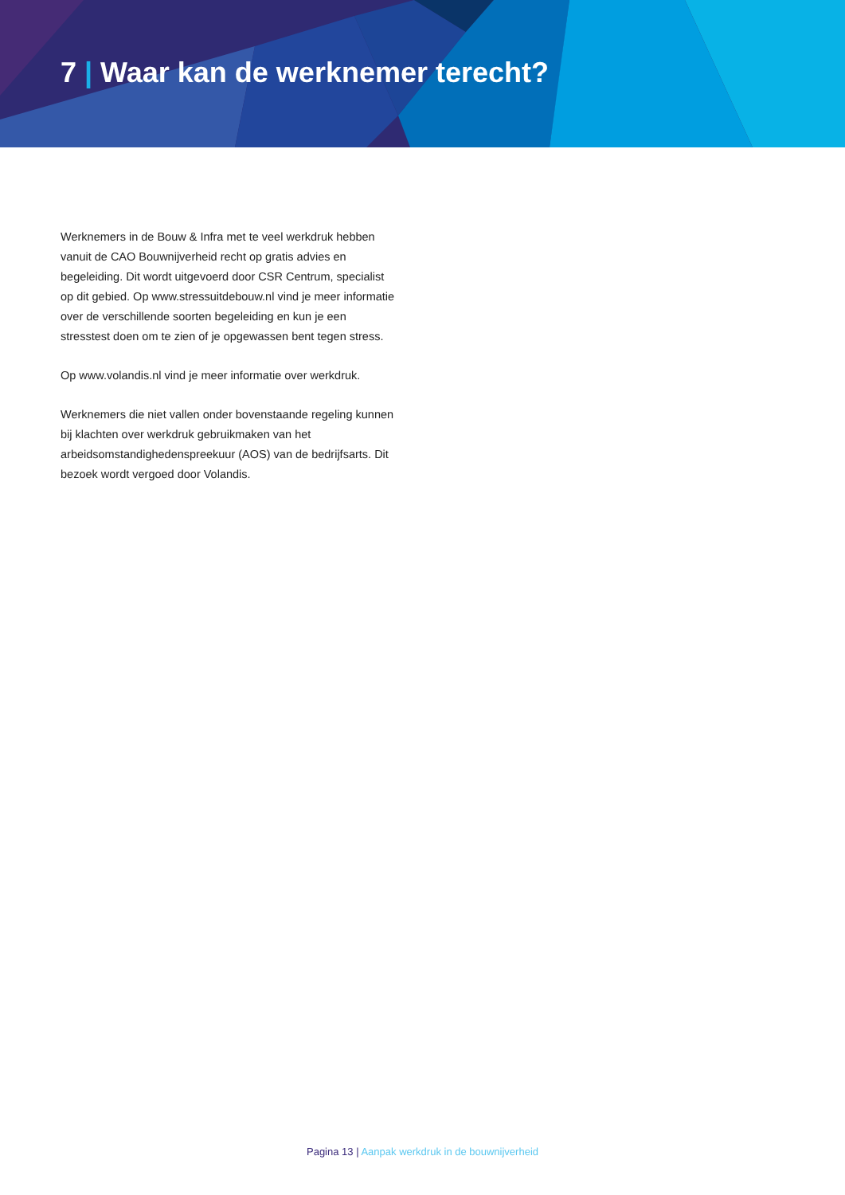7 | Waar kan de werknemer terecht?
Werknemers in de Bouw & Infra met te veel werkdruk hebben vanuit de CAO Bouwnijverheid recht op gratis advies en begeleiding. Dit wordt uitgevoerd door CSR Centrum, specialist op dit gebied. Op www.stressuitdebouw.nl vind je meer informatie over de verschillende soorten begeleiding en kun je een stresstest doen om te zien of je opgewassen bent tegen stress.
Op www.volandis.nl vind je meer informatie over werkdruk.
Werknemers die niet vallen onder bovenstaande regeling kunnen bij klachten over werkdruk gebruikmaken van het arbeidsomstandighedenspreekuur (AOS) van de bedrijfsarts. Dit bezoek wordt vergoed door Volandis.
Pagina 13 | Aanpak werkdruk in de bouwnijverheid